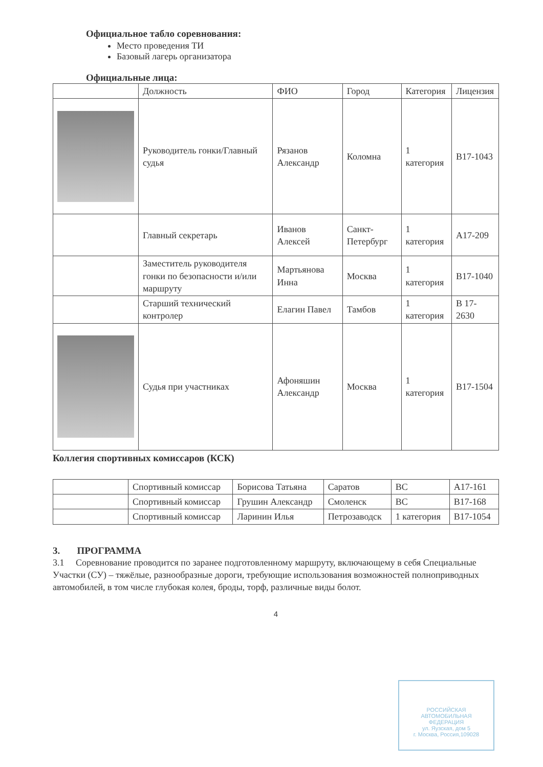Официальное табло соревнования:
Место проведения ТИ
Базовый лагерь организатора
Официальные лица:
| | Должность | ФИО | Город | Категория | Лицензия |
| --- | --- | --- | --- | --- | --- |
| | Руководитель гонки/Главный судья | Рязанов Александр | Коломна | 1 категория | B17-1043 |
| | Главный секретарь | Иванов Алексей | Санкт-Петербург | 1 категория | A17-209 |
| | Заместитель руководителя гонки по безопасности и/или маршруту | Мартьянова Инна | Москва | 1 категория | B17-1040 |
| | Старший технический контролер | Елагин Павел | Тамбов | 1 категория | B 17-2630 |
| | Судья при участниках | Афоняшин Александр | Москва | 1 категория | B17-1504 |
Коллегия спортивных комиссаров (КСК)
| | Спортивный комиссар | Борисова Татьяна | Саратов | ВС | A17-161 |
| | Спортивный комиссар | Грушин Александр | Смоленск | ВС | B17-168 |
| | Спортивный комиссар | Ларинин Илья | Петрозаводск | 1 категория | B17-1054 |
3. ПРОГРАММА
3.1 Соревнование проводится по заранее подготовленному маршруту, включающему в себя Специальные Участки (СУ) – тяжёлые, разнообразные дороги, требующие использования возможностей полноприводных автомобилей, в том числе глубокая колея, броды, торф, различные виды болот.
4
РОССИЙСКАЯ
АВТОМОБИЛЬНАЯ
ФЕДЕРАЦИЯ
ул. Яузская, дом 5
г. Москва, Россия,109028